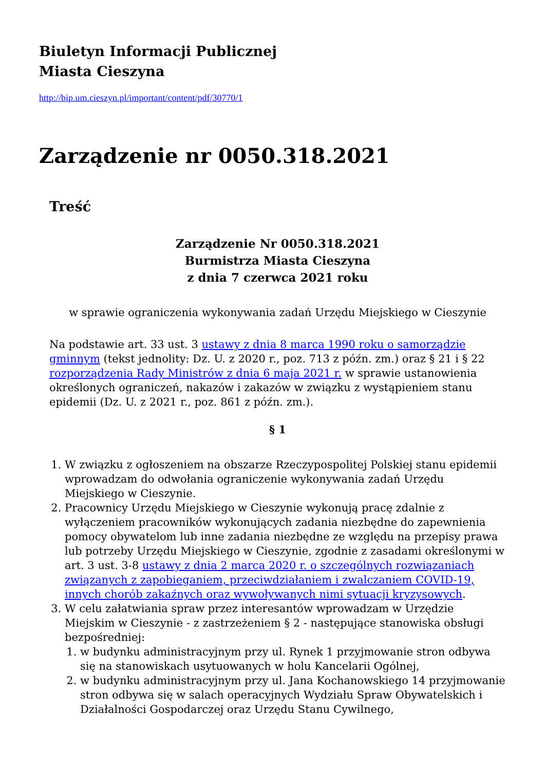Biuletyn Informacji Publicznej
Miasta Cieszyna
http://bip.um.cieszyn.pl/important/content/pdf/30770/1
Zarządzenie nr 0050.318.2021
Treść
Zarządzenie Nr 0050.318.2021
Burmistrza Miasta Cieszyna
z dnia 7 czerwca 2021 roku
w sprawie ograniczenia wykonywania zadań Urzędu Miejskiego w Cieszynie
Na podstawie art. 33 ust. 3 ustawy z dnia 8 marca 1990 roku o samorządzie gminnym (tekst jednolity: Dz. U. z 2020 r., poz. 713 z późn. zm.) oraz § 21 i § 22 rozporządzenia Rady Ministrów z dnia 6 maja 2021 r. w sprawie ustanowienia określonych ograniczeń, nakazów i zakazów w związku z wystąpieniem stanu epidemii (Dz. U. z 2021 r., poz. 861 z późn. zm.).
§ 1
1. W związku z ogłoszeniem na obszarze Rzeczypospolitej Polskiej stanu epidemii wprowadzam do odwołania ograniczenie wykonywania zadań Urzędu Miejskiego w Cieszynie.
2. Pracownicy Urzędu Miejskiego w Cieszynie wykonują pracę zdalnie z wyłączeniem pracowników wykonujących zadania niezbędne do zapewnienia pomocy obywatelom lub inne zadania niezbędne ze względu na przepisy prawa lub potrzeby Urzędu Miejskiego w Cieszynie, zgodnie z zasadami określonymi w art. 3 ust. 3-8 ustawy z dnia 2 marca 2020 r. o szczególnych rozwiązaniach związanych z zapobieganiem, przeciwdziałaniem i zwalczaniem COVID-19, innych chorób zakaźnych oraz wywoływanych nimi sytuacji kryzysowych.
3. W celu załatwiania spraw przez interesantów wprowadzam w Urzędzie Miejskim w Cieszynie - z zastrzeżeniem § 2 - następujące stanowiska obsługi bezpośredniej:
1. w budynku administracyjnym przy ul. Rynek 1 przyjmowanie stron odbywa się na stanowiskach usytuowanych w holu Kancelarii Ogólnej,
2. w budynku administracyjnym przy ul. Jana Kochanowskiego 14 przyjmowanie stron odbywa się w salach operacyjnych Wydziału Spraw Obywatelskich i Działalności Gospodarczej oraz Urzędu Stanu Cywilnego,